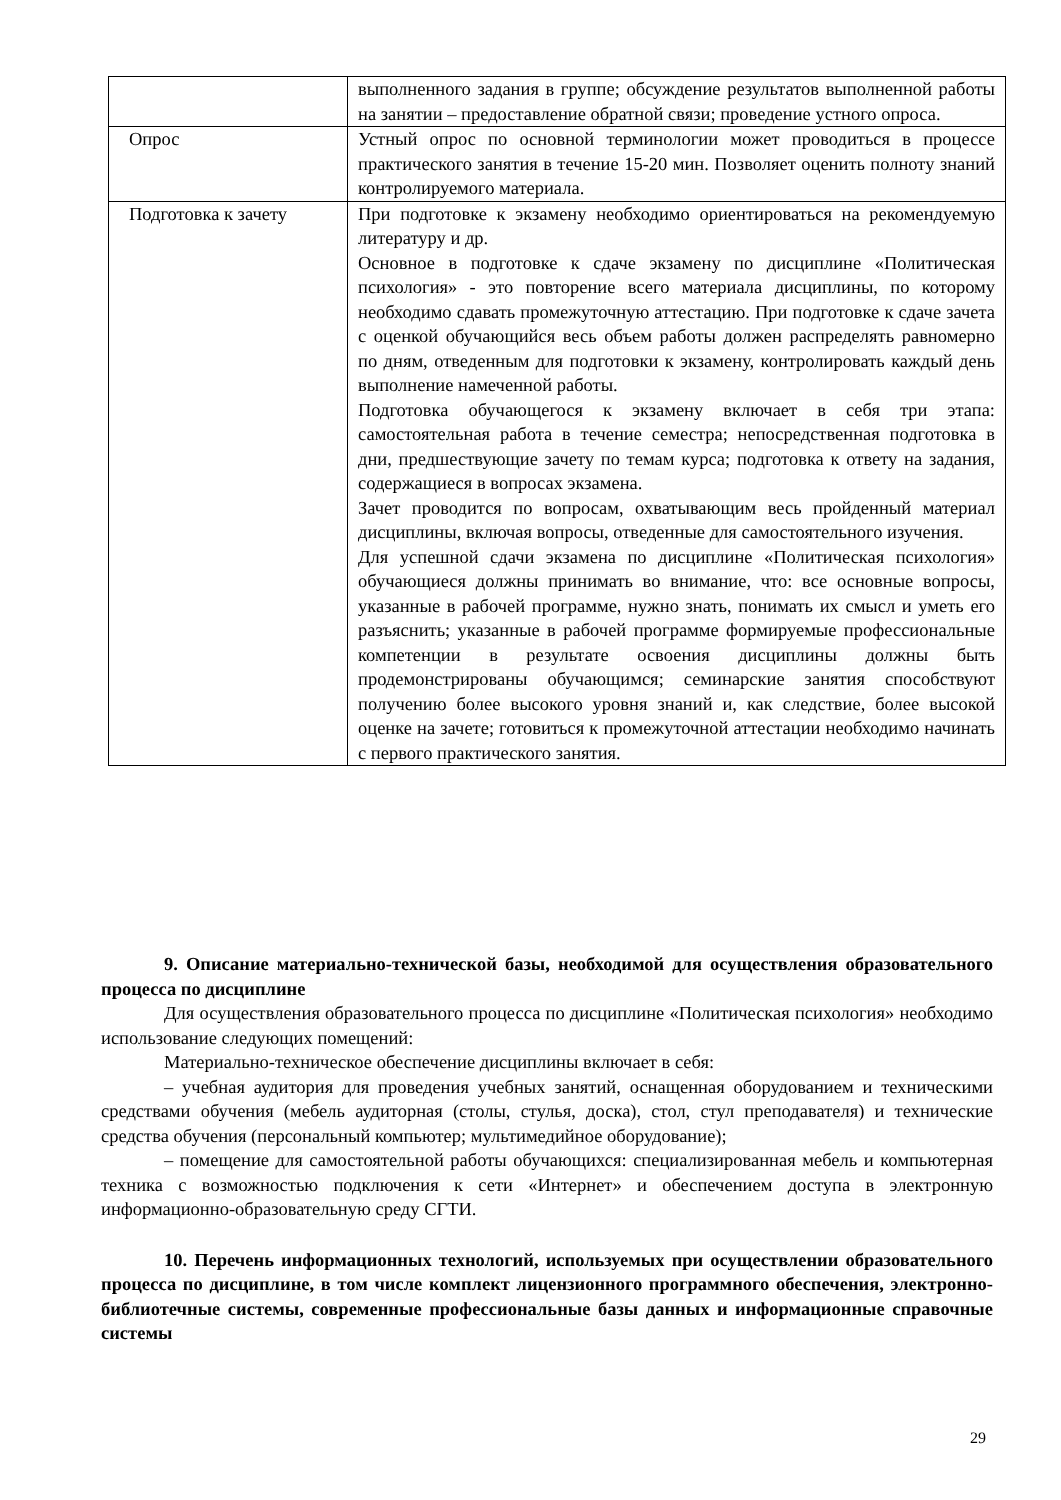| | выполненного задания в группе; обсуждение результатов выполненной работы на занятии – предоставление обратной связи; проведение устного опроса. |
| Опрос | Устный опрос по основной терминологии может проводиться в процессе практического занятия в течение 15-20 мин. Позволяет оценить полноту знаний контролируемого материала. |
| Подготовка к зачету | При подготовке к экзамену необходимо ориентироваться на рекомендуемую литературу и др. Основное в подготовке к сдаче экзамену по дисциплине «Политическая психология» - это повторение всего материала дисциплины, по которому необходимо сдавать промежуточную аттестацию. При подготовке к сдаче зачета с оценкой обучающийся весь объем работы должен распределять равномерно по дням, отведенным для подготовки к экзамену, контролировать каждый день выполнение намеченной работы. Подготовка обучающегося к экзамену включает в себя три этапа: самостоятельная работа в течение семестра; непосредственная подготовка в дни, предшествующие зачету по темам курса; подготовка к ответу на задания, содержащиеся в вопросах экзамена. Зачет проводится по вопросам, охватывающим весь пройденный материал дисциплины, включая вопросы, отведенные для самостоятельного изучения. Для успешной сдачи экзамена по дисциплине «Политическая психология» обучающиеся должны принимать во внимание, что: все основные вопросы, указанные в рабочей программе, нужно знать, понимать их смысл и уметь его разъяснить; указанные в рабочей программе формируемые профессиональные компетенции в результате освоения дисциплины должны быть продемонстрированы обучающимся; семинарские занятия способствуют получению более высокого уровня знаний и, как следствие, более высокой оценке на зачете; готовиться к промежуточной аттестации необходимо начинать с первого практического занятия. |
9. Описание материально-технической базы, необходимой для осуществления образовательного процесса по дисциплине
Для осуществления образовательного процесса по дисциплине «Политическая психология» необходимо использование следующих помещений:
Материально-техническое обеспечение дисциплины включает в себя:
– учебная аудитория для проведения учебных занятий, оснащенная оборудованием и техническими средствами обучения (мебель аудиторная (столы, стулья, доска), стол, стул преподавателя) и технические средства обучения (персональный компьютер; мультимедийное оборудование);
– помещение для самостоятельной работы обучающихся: специализированная мебель и компьютерная техника с возможностью подключения к сети «Интернет» и обеспечением доступа в электронную информационно-образовательную среду СГТИ.
10. Перечень информационных технологий, используемых при осуществлении образовательного процесса по дисциплине, в том числе комплект лицензионного программного обеспечения, электронно-библиотечные системы, современные профессиональные базы данных и информационные справочные системы
29